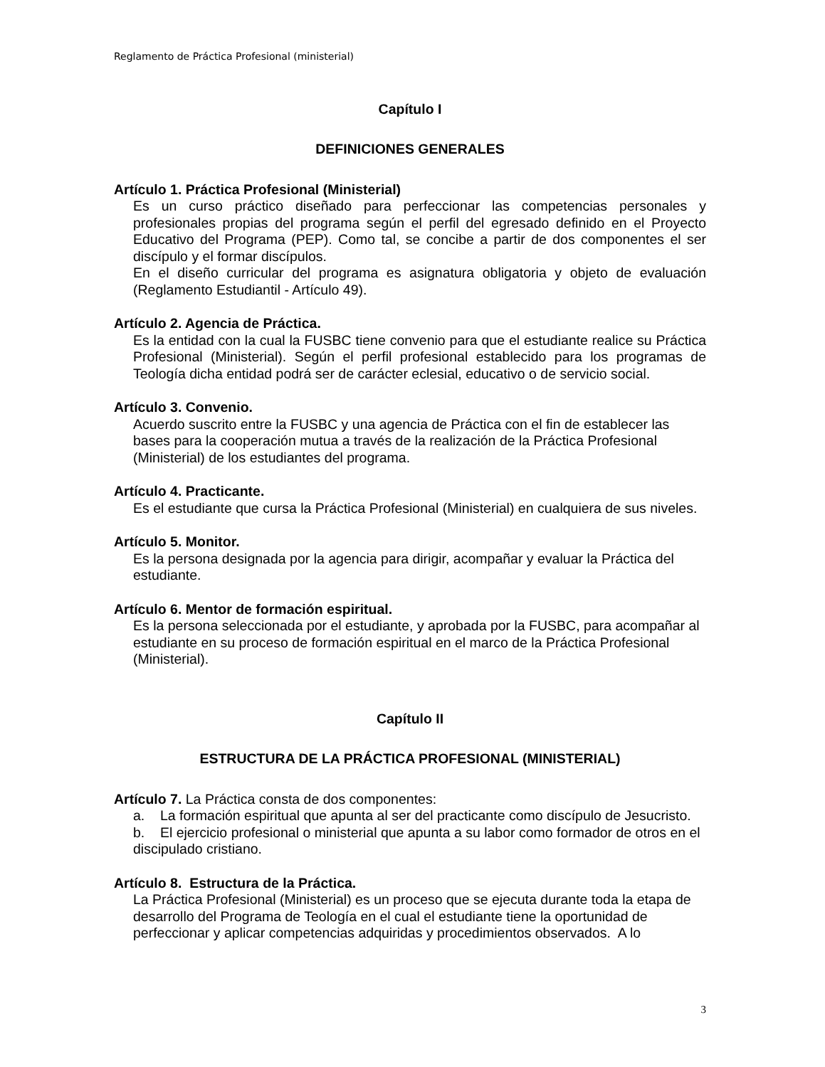Reglamento de Práctica Profesional (ministerial)
Capítulo I
DEFINICIONES GENERALES
Artículo 1. Práctica Profesional (Ministerial)
Es un curso práctico diseñado para perfeccionar las competencias personales y profesionales propias del programa según el perfil del egresado definido en el Proyecto Educativo del Programa (PEP). Como tal, se concibe a partir de dos componentes el ser discípulo y el formar discípulos.
En el diseño curricular del programa es asignatura obligatoria y objeto de evaluación (Reglamento Estudiantil - Artículo 49).
Artículo 2. Agencia de Práctica.
Es la entidad con la cual la FUSBC tiene convenio para que el estudiante realice su Práctica Profesional (Ministerial). Según el perfil profesional establecido para los programas de Teología dicha entidad podrá ser de carácter eclesial, educativo o de servicio social.
Artículo 3. Convenio.
Acuerdo suscrito entre la FUSBC y una agencia de Práctica con el fin de establecer las bases para la cooperación mutua a través de la realización de la Práctica Profesional (Ministerial) de los estudiantes del programa.
Artículo 4. Practicante.
Es el estudiante que cursa la Práctica Profesional (Ministerial) en cualquiera de sus niveles.
Artículo 5. Monitor.
Es la persona designada por la agencia para dirigir, acompañar y evaluar la Práctica del estudiante.
Artículo 6. Mentor de formación espiritual.
Es la persona seleccionada por el estudiante, y aprobada por la FUSBC, para acompañar al estudiante en su proceso de formación espiritual en el marco de la Práctica Profesional (Ministerial).
Capítulo II
ESTRUCTURA DE LA PRÁCTICA PROFESIONAL (MINISTERIAL)
Artículo 7. La Práctica consta de dos componentes:
a. La formación espiritual que apunta al ser del practicante como discípulo de Jesucristo.
b. El ejercicio profesional o ministerial que apunta a su labor como formador de otros en el discipulado cristiano.
Artículo 8. Estructura de la Práctica.
La Práctica Profesional (Ministerial) es un proceso que se ejecuta durante toda la etapa de desarrollo del Programa de Teología en el cual el estudiante tiene la oportunidad de perfeccionar y aplicar competencias adquiridas y procedimientos observados. A lo
3